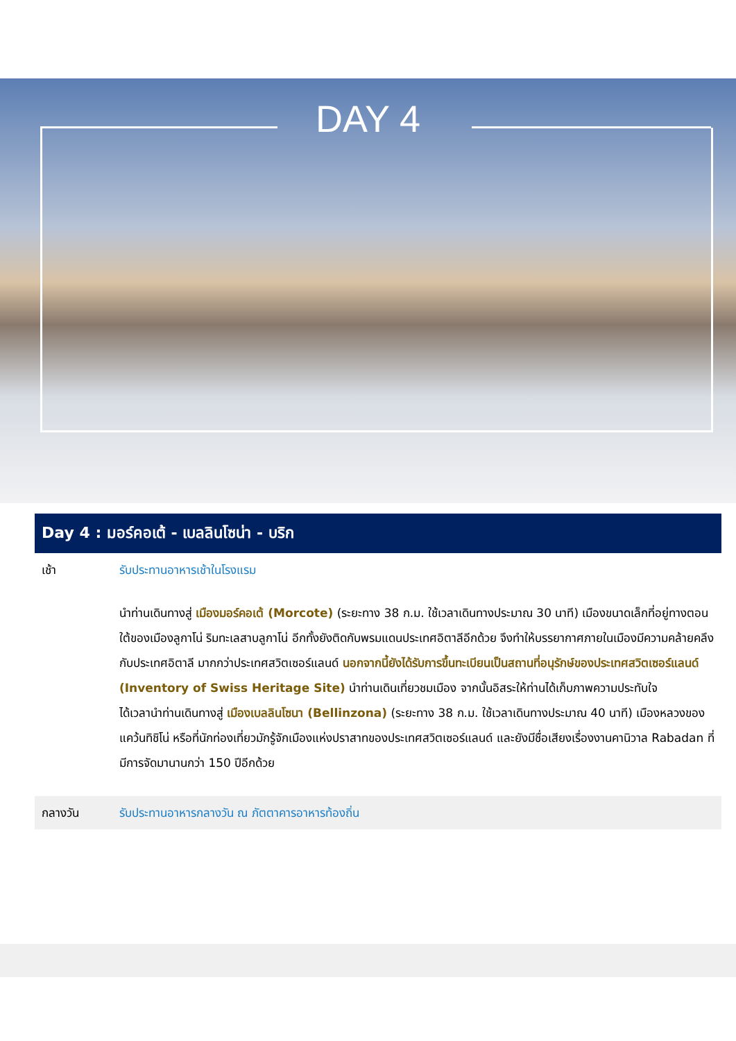DAY 4
Day 4 : มอร์คอเต้ - เบลลินโซน่า - บริก
| เช้า | รับประทานอาหารเช้าในโรงแรม |
| | นำท่านเดินทางสู่ เมืองมอร์คอเต้ (Morcote) (ระยะทาง 38 ก.ม. ใช้เวลาเดินทางประมาณ 30 นาที) เมืองขนาดเล็กที่อยู่ทางตอนใต้ของเมืองลูกาโน่ ริมทะเลสาบลูกาโน่ อีกทั้งยังติดกับพรมแดนประเทศอิตาลีอีกด้วย จึงทำให้บรรยากาศภายในเมืองมีความคล้ายคลึงกับประเทศอิตาลี มากกว่าประเทศสวิตเซอร์แลนด์ นอกจากนี้ยังได้รับการขึ้นทะเบียนเป็นสถานที่อนุรักษ์ของประเทศสวิตเซอร์แลนด์ (Inventory of Swiss Heritage Site) นำท่านเดินเที่ยวชมเมือง จากนั้นอิสระให้ท่านได้เก็บภาพความประทับใจ ได้เวลานำท่านเดินทางสู่ เมืองเบลลินโซนา (Bellinzona) (ระยะทาง 38 ก.ม. ใช้เวลาเดินทางประมาณ 40 นาที) เมืองหลวงของแคว้นทิชิโน่ หรือที่นักท่องเที่ยวมักรู้จักเมืองแห่งปราสาทของประเทศสวิตเซอร์แลนด์ และยังมีชื่อเสียงเรื่องงานคานิวาล Rabadan ที่มีการจัดมานานกว่า 150 ปีอีกด้วย |
| กลางวัน | รับประทานอาหารกลางวัน ณ ภัตตาคารอาหารท้องถิ่น |